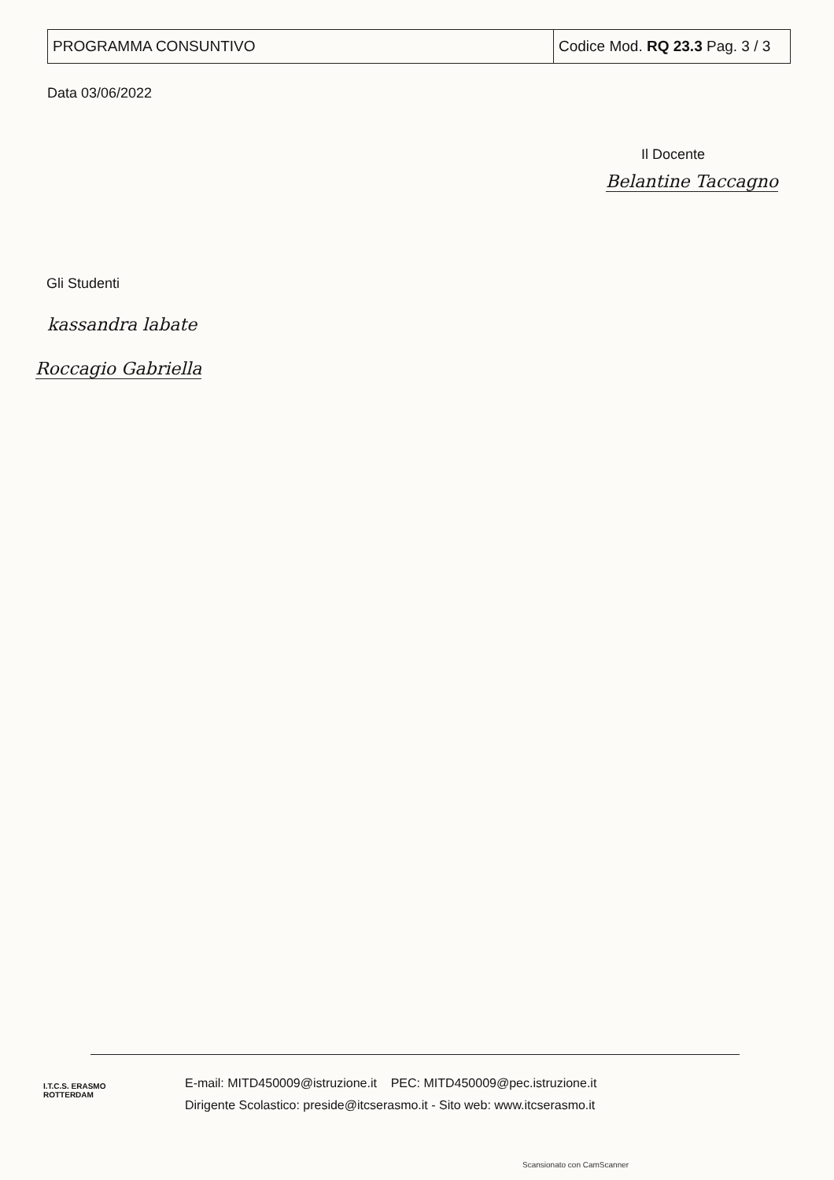| PROGRAMMA CONSUNTIVO | Codice Mod. RQ 23.3 Pag. 3 / 3 |
Data 03/06/2022
Il Docente
Belantine Taccagno
Gli Studenti
kassandra labate
Roccagio Gabriella
I.T.C.S. ERASMO ROTTERDAM
E-mail: MITD450009@istruzione.it PEC: MITD450009@pec.istruzione.it
Dirigente Scolastico: preside@itcserasmo.it - Sito web: www.itcserasmo.it
Scansionato con CamScanner